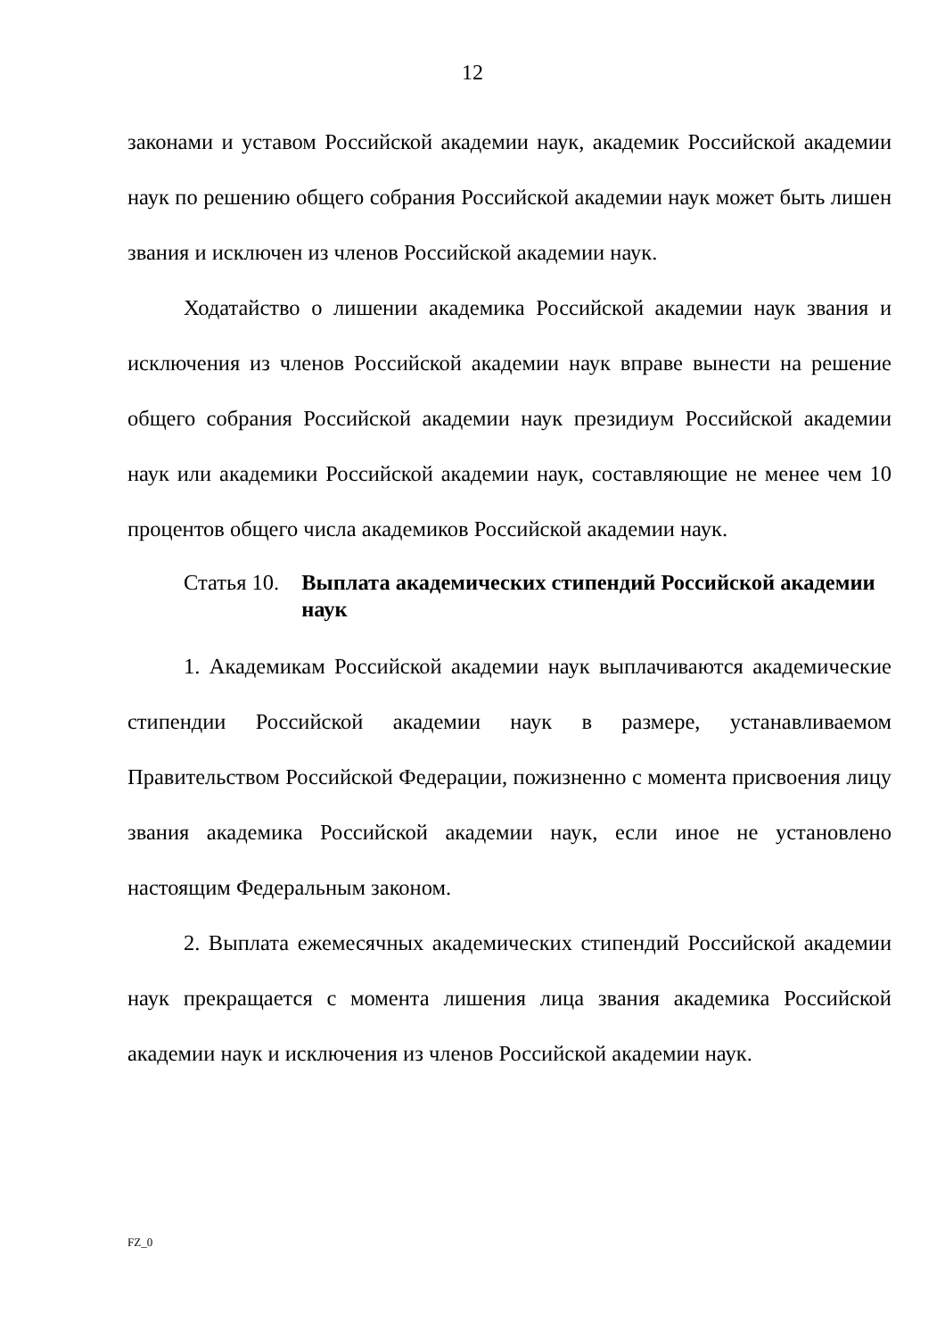12
законами и уставом Российской академии наук, академик Российской академии наук по решению общего собрания Российской академии наук может быть лишен звания и исключен из членов Российской академии наук.
Ходатайство о лишении академика Российской академии наук звания и исключения из членов Российской академии наук вправе вынести на решение общего собрания Российской академии наук президиум Российской академии наук или академики Российской академии наук, составляющие не менее чем 10 процентов общего числа академиков Российской академии наук.
Статья 10.
Выплата академических стипендий Российской академии наук
1. Академикам Российской академии наук выплачиваются академические стипендии Российской академии наук в размере, устанавливаемом Правительством Российской Федерации, пожизненно с момента присвоения лицу звания академика Российской академии наук, если иное не установлено настоящим Федеральным законом.
2. Выплата ежемесячных академических стипендий Российской академии наук прекращается с момента лишения лица звания академика Российской академии наук и исключения из членов Российской академии наук.
FZ_0